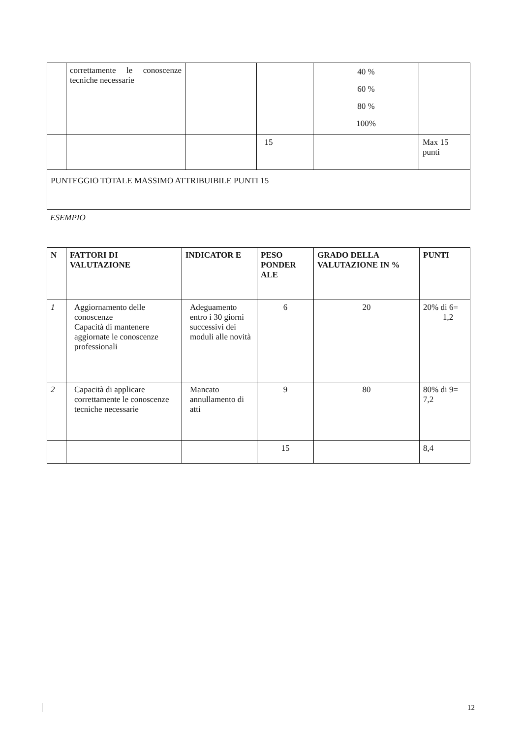| | correttamente le conoscenze tecniche necessarie | | | 40 % 60 % 80 % 100% | |
| | | | 15 | | Max 15 punti |
| PUNTEGGIO TOTALE MASSIMO ATTRIBUIBILE PUNTI 15 | | | | | |
ESEMPIO
| N | FATTORI DI VALUTAZIONE | INDICATOR E | PESO PONDER ALE | GRADO DELLA VALUTAZIONE IN % | PUNTI |
| --- | --- | --- | --- | --- | --- |
| 1 | Aggiornamento delle conoscenze Capacità di mantenere aggiornate le conoscenze professionali | Adeguamento entro i 30 giorni successivi dei moduli alle novità | 6 | 20 | 20% di 6= 1,2 |
| 2 | Capacità di applicare correttamente le conoscenze tecniche necessarie | Mancato annullamento di atti | 9 | 80 | 80% di 9= 7,2 |
| | | | 15 | | 8,4 |
12